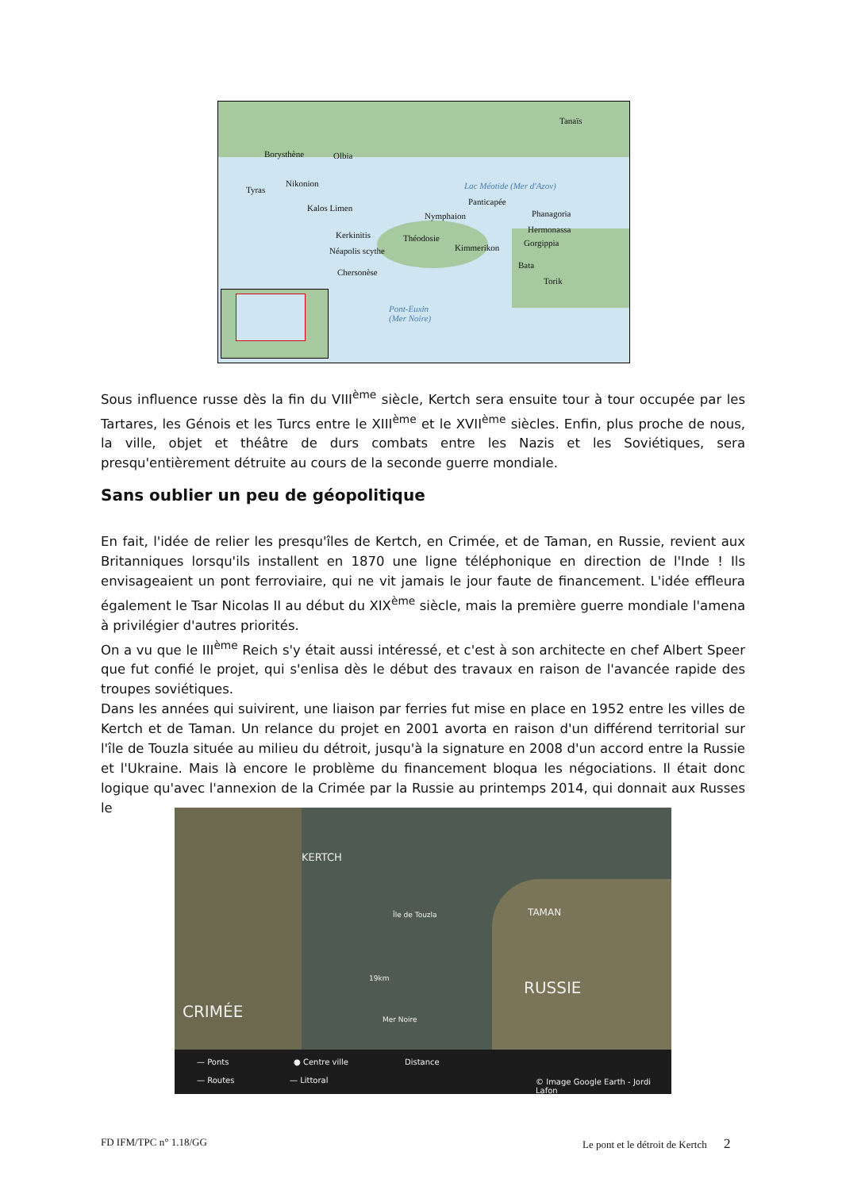Tanaïs
Borysthène Olbia
Nikonion
Tyras
Kalos Limen
Panticapée
Nymphaion Phanagoria
Hermonassa
Kerkinitis Théodosie Gorgippia
Néapolis scythe Kimmerikon
Bata
Chersonèse
Torik
Lac Méotide (Mer d'Azov)
Pont-Euxin
(Mer Noire)
Sous influence russe dès la fin du VIII<sup>ème</sup> siècle, Kertch sera ensuite tour à tour occupée par les Tartares, les Génois et les Turcs entre le XIII<sup>ème</sup> et le XVII<sup>ème</sup> siècles. Enfin, plus proche de nous, la ville, objet et théâtre de durs combats entre les Nazis et les Soviétiques, sera presqu'entièrement détruite au cours de la seconde guerre mondiale.
Sans oublier un peu de géopolitique
En fait, l'idée de relier les presqu'îles de Kertch, en Crimée, et de Taman, en Russie, revient aux Britanniques lorsqu'ils installent en 1870 une ligne téléphonique en direction de l'Inde ! Ils envisageaient un pont ferroviaire, qui ne vit jamais le jour faute de financement. L'idée effleura également le Tsar Nicolas II au début du XIX<sup>ème</sup> siècle, mais la première guerre mondiale l'amena à privilégier d'autres priorités.
On a vu que le III<sup>ème</sup> Reich s'y était aussi intéressé, et c'est à son architecte en chef Albert Speer que fut confié le projet, qui s'enlisa dès le début des travaux en raison de l'avancée rapide des troupes soviétiques.
Dans les années qui suivirent, une liaison par ferries fut mise en place en 1952 entre les villes de Kertch et de Taman. Un relance du projet en 2001 avorta en raison d'un différend territorial sur l'île de Touzla située au milieu du détroit, jusqu'à la signature en 2008 d'un accord entre la Russie et l'Ukraine. Mais là encore le problème du financement bloqua les négociations. Il était donc logique qu'avec l'annexion de la Crimée par la Russie au printemps 2014, qui donnait aux Russes le
KERTCH
TAMAN Île de Touzla
19km RUSSIE
CRIMÉE Mer Noire
— Ponts
— Routes
● Centre ville
— Littoral
Distance
© Image Google Earth - Jordi Lafon
FD IFM/TPC n° 1.18/GG
Le pont et le détroit de Kertch 2